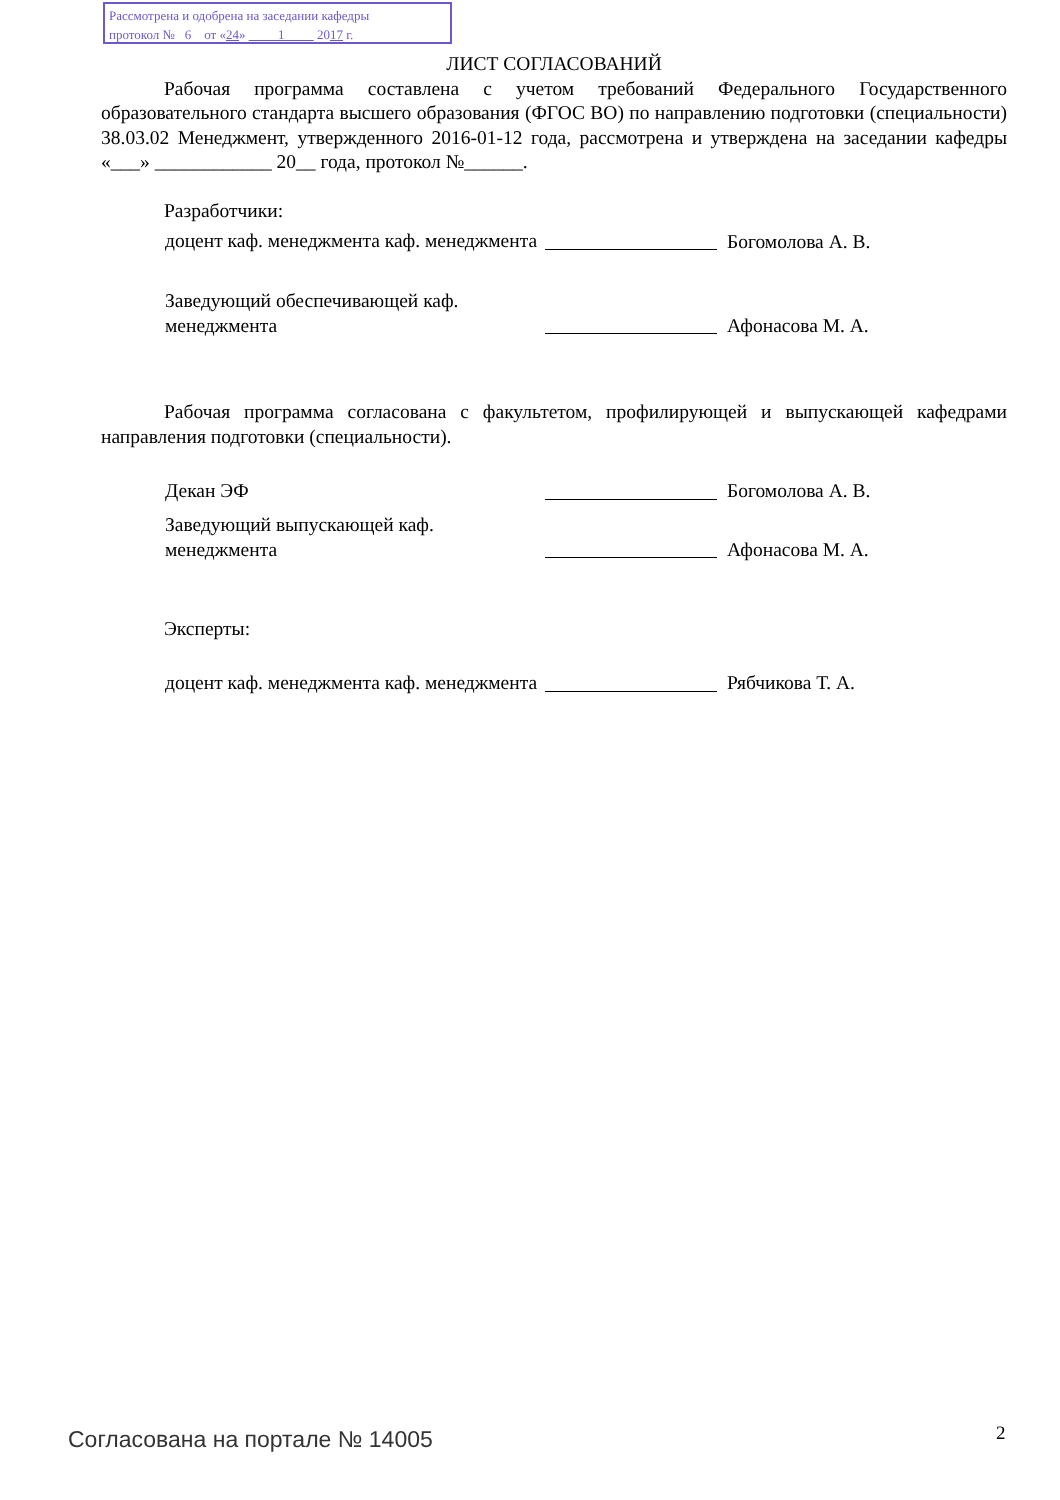Рассмотрена и одобрена на заседании кафедры
протокол № 6 от «24» 1 2017 г.
ЛИСТ СОГЛАСОВАНИЙ
Рабочая программа составлена с учетом требований Федерального Государственного образовательного стандарта высшего образования (ФГОС ВО) по направлению подготовки (специальности) 38.03.02 Менеджмент, утвержденного 2016-01-12 года, рассмотрена и утверждена на заседании кафедры «___» ____________ 20__ года, протокол №______.
Разработчики:
доцент каф. менеджмента каф. менеджмента
Богомолова А. В.
Заведующий обеспечивающей каф. менеджмента
Афонасова М. А.
Рабочая программа согласована с факультетом, профилирующей и выпускающей кафедрами направления подготовки (специальности).
Декан ЭФ Богомолова А. В.
Заведующий выпускающей каф. менеджмента
Афонасова М. А.
Эксперты:
доцент каф. менеджмента каф. менеджмента
Рябчикова Т. А.
Согласована на портале № 14005 2